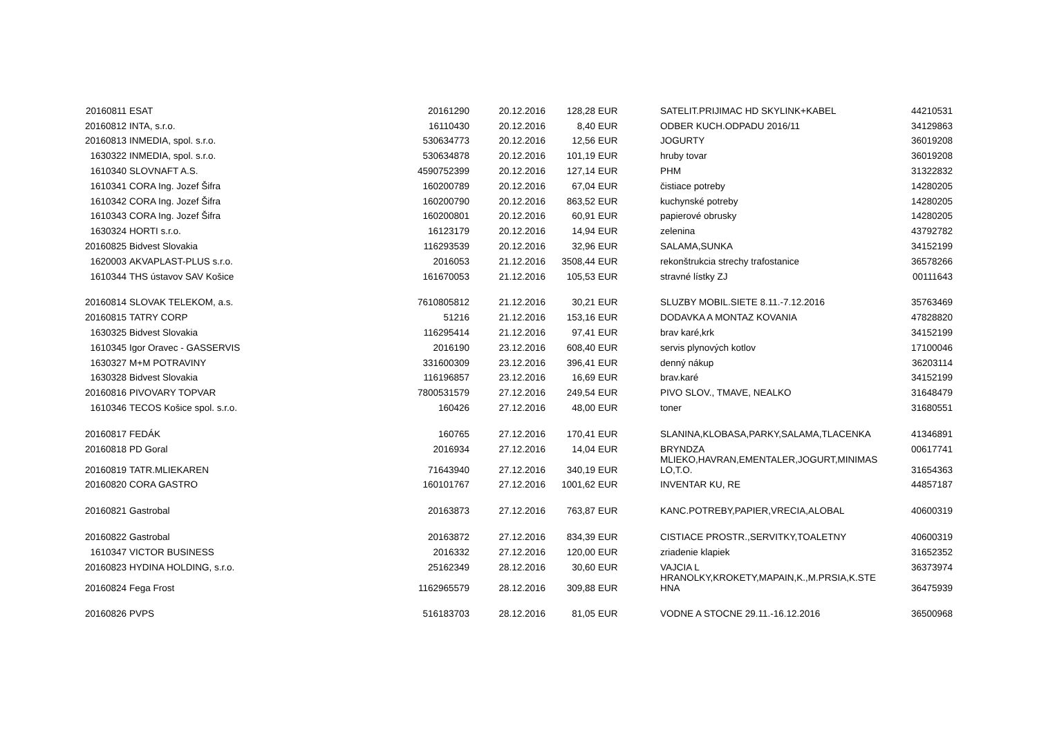| 20160811 | ESAT | 20161290 | 20.12.2016 | 128,28 | EUR | SATELIT.PRIJIMAC HD SKYLINK+KABEL | 44210531 |
| 20160812 | INTA, s.r.o. | 16110430 | 20.12.2016 | 8,40 | EUR | ODBER KUCH.ODPADU 2016/11 | 34129863 |
| 20160813 | INMEDIA, spol. s.r.o. | 530634773 | 20.12.2016 | 12,56 | EUR | JOGURTY | 36019208 |
| 1630322 | INMEDIA, spol. s.r.o. | 530634878 | 20.12.2016 | 101,19 | EUR | hruby tovar | 36019208 |
| 1610340 | SLOVNAFT A.S. | 4590752399 | 20.12.2016 | 127,14 | EUR | PHM | 31322832 |
| 1610341 | CORA Ing. Jozef Šifra | 160200789 | 20.12.2016 | 67,04 | EUR | čistiace potreby | 14280205 |
| 1610342 | CORA Ing. Jozef Šifra | 160200790 | 20.12.2016 | 863,52 | EUR | kuchynské potreby | 14280205 |
| 1610343 | CORA Ing. Jozef Šifra | 160200801 | 20.12.2016 | 60,91 | EUR | papierové obrusky | 14280205 |
| 1630324 | HORTI s.r.o. | 16123179 | 20.12.2016 | 14,94 | EUR | zelenina | 43792782 |
| 20160825 | Bidvest Slovakia | 116293539 | 20.12.2016 | 32,96 | EUR | SALAMA,SUNKA | 34152199 |
| 1620003 | AKVAPLAST-PLUS s.r.o. | 2016053 | 21.12.2016 | 3508,44 | EUR | rekonštrukcia strechy trafostanice | 36578266 |
| 1610344 | THS ústavov SAV Košice | 161670053 | 21.12.2016 | 105,53 | EUR | stravné lístky ZJ | 00111643 |
| 20160814 | SLOVAK TELEKOM, a.s. | 7610805812 | 21.12.2016 | 30,21 | EUR | SLUZBY MOBIL.SIETE 8.11.-7.12.2016 | 35763469 |
| 20160815 | TATRY CORP | 51216 | 21.12.2016 | 153,16 | EUR | DODAVKA A MONTAZ KOVANIA | 47828820 |
| 1630325 | Bidvest Slovakia | 116295414 | 21.12.2016 | 97,41 | EUR | brav karé,krk | 34152199 |
| 1610345 | Igor Oravec - GASSERVIS | 2016190 | 23.12.2016 | 608,40 | EUR | servis plynových kotlov | 17100046 |
| 1630327 | M+M POTRAVINY | 331600309 | 23.12.2016 | 396,41 | EUR | denný nákup | 36203114 |
| 1630328 | Bidvest Slovakia | 116196857 | 23.12.2016 | 16,69 | EUR | brav.karé | 34152199 |
| 20160816 | PIVOVARY TOPVAR | 7800531579 | 27.12.2016 | 249,54 | EUR | PIVO SLOV., TMAVE, NEALKO | 31648479 |
| 1610346 | TECOS Košice spol. s.r.o. | 160426 | 27.12.2016 | 48,00 | EUR | toner | 31680551 |
| 20160817 | FEDÁK | 160765 | 27.12.2016 | 170,41 | EUR | SLANINA,KLOBASA,PARKY,SALAMA,TLACENKA | 41346891 |
| 20160818 | PD Goral | 2016934 | 27.12.2016 | 14,04 | EUR | BRYNDZA | 00617741 |
| 20160819 | TATR.MLIEKAREN | 71643940 | 27.12.2016 | 340,19 | EUR | MLIEKO,HAVRAN,EMENTALER,JOGURT,MINIMAS LO,T.O. | 31654363 |
| 20160820 | CORA GASTRO | 160101767 | 27.12.2016 | 1001,62 | EUR | INVENTAR KU, RE | 44857187 |
| 20160821 | Gastrobal | 20163873 | 27.12.2016 | 763,87 | EUR | KANC.POTREBY,PAPIER,VRECIA,ALOBAL | 40600319 |
| 20160822 | Gastrobal | 20163872 | 27.12.2016 | 834,39 | EUR | CISTIACE PROSTR.,SERVITKY,TOALETNY | 40600319 |
| 1610347 | VICTOR BUSINESS | 2016332 | 27.12.2016 | 120,00 | EUR | zriadenie klapiek | 31652352 |
| 20160823 | HYDINA HOLDING, s.r.o. | 25162349 | 28.12.2016 | 30,60 | EUR | VAJCIA L | 36373974 |
| 20160824 | Fega Frost | 1162965579 | 28.12.2016 | 309,88 | EUR | HRANOLKY,KROKETY,MAPAIN,K.,M.PRSIA,K.STE HNA | 36475939 |
| 20160826 | PVPS | 516183703 | 28.12.2016 | 81,05 | EUR | VODNE A STOCNE 29.11.-16.12.2016 | 36500968 |